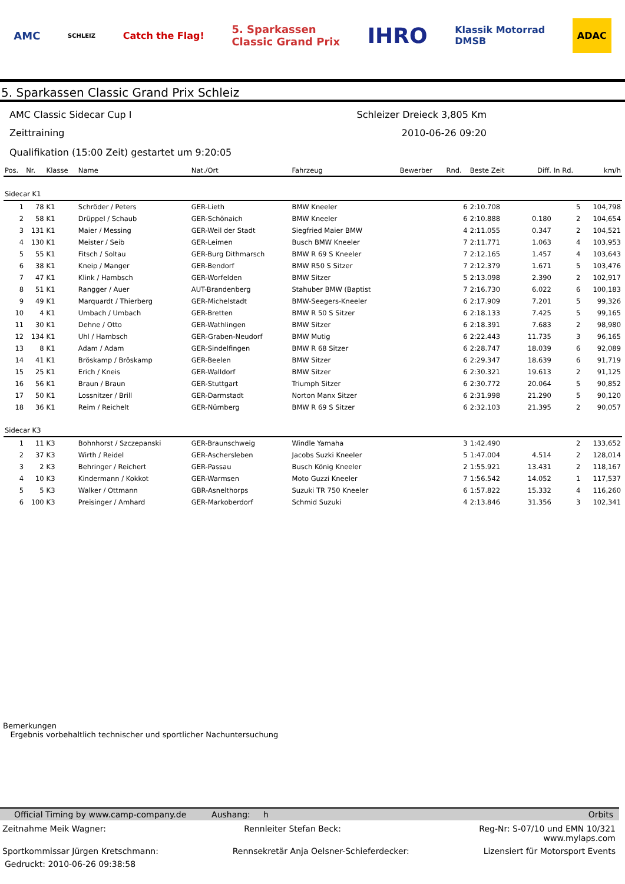AMC SCHLEIZ Catch the Flag! 5. Sparkassen
Classic Grand Prix IHRO Klassik Motorrad
DMSB ADAC
5. Sparkassen Classic Grand Prix Schleiz
AMC Classic Sidecar Cup I Schleizer Dreieck 3,805 Km
Zeittraining 2010-06-26 09:20
Qualifikation (15:00 Zeit) gestartet um 9:20:05
| Pos. | Nr. | Klasse | Name | Nat./Ort | Fahrzeug | Bewerber | Rnd. | Beste Zeit | Diff. | In Rd. | km/h |
| --- | --- | --- | --- | --- | --- | --- | --- | --- | --- | --- | --- |
| Sidecar K1 | | | | | | | | | | | |
| 1 | 78 | K1 | Schröder / Peters | GER-Lieth | BMW Kneeler | | 6 | 2:10.708 | | 5 | 104,798 |
| 2 | 58 | K1 | Drüppel / Schaub | GER-Schönaich | BMW Kneeler | | 6 | 2:10.888 | 0.180 | 2 | 104,654 |
| 3 | 131 | K1 | Maier / Messing | GER-Weil der Stadt | Siegfried Maier BMW | | 4 | 2:11.055 | 0.347 | 2 | 104,521 |
| 4 | 130 | K1 | Meister / Seib | GER-Leimen | Busch BMW Kneeler | | 7 | 2:11.771 | 1.063 | 4 | 103,953 |
| 5 | 55 | K1 | Fitsch / Soltau | GER-Burg Dithmarsch | BMW R 69 S Kneeler | | 7 | 2:12.165 | 1.457 | 4 | 103,643 |
| 6 | 38 | K1 | Kneip / Manger | GER-Bendorf | BMW R50 S Sitzer | | 7 | 2:12.379 | 1.671 | 5 | 103,476 |
| 7 | 47 | K1 | Klink / Hambsch | GER-Worfelden | BMW Sitzer | | 5 | 2:13.098 | 2.390 | 2 | 102,917 |
| 8 | 51 | K1 | Rangger / Auer | AUT-Brandenberg | Stahuber BMW (Baptist | | 7 | 2:16.730 | 6.022 | 6 | 100,183 |
| 9 | 49 | K1 | Marquardt / Thierberg | GER-Michelstadt | BMW-Seegers-Kneeler | | 6 | 2:17.909 | 7.201 | 5 | 99,326 |
| 10 | 4 | K1 | Umbach / Umbach | GER-Bretten | BMW R 50 S Sitzer | | 6 | 2:18.133 | 7.425 | 5 | 99,165 |
| 11 | 30 | K1 | Dehne / Otto | GER-Wathlingen | BMW Sitzer | | 6 | 2:18.391 | 7.683 | 2 | 98,980 |
| 12 | 134 | K1 | Uhl / Hambsch | GER-Graben-Neudorf | BMW Mutig | | 6 | 2:22.443 | 11.735 | 3 | 96,165 |
| 13 | 8 | K1 | Adam / Adam | GER-Sindelfingen | BMW R 68 Sitzer | | 6 | 2:28.747 | 18.039 | 6 | 92,089 |
| 14 | 41 | K1 | Bröskamp / Bröskamp | GER-Beelen | BMW Sitzer | | 6 | 2:29.347 | 18.639 | 6 | 91,719 |
| 15 | 25 | K1 | Erich / Kneis | GER-Walldorf | BMW Sitzer | | 6 | 2:30.321 | 19.613 | 2 | 91,125 |
| 16 | 56 | K1 | Braun / Braun | GER-Stuttgart | Triumph Sitzer | | 6 | 2:30.772 | 20.064 | 5 | 90,852 |
| 17 | 50 | K1 | Lossnitzer / Brill | GER-Darmstadt | Norton Manx Sitzer | | 6 | 2:31.998 | 21.290 | 5 | 90,120 |
| 18 | 36 | K1 | Reim / Reichelt | GER-Nürnberg | BMW R 69 S Sitzer | | 6 | 2:32.103 | 21.395 | 2 | 90,057 |
| Sidecar K3 | | | | | | | | | | | |
| 1 | 11 | K3 | Bohnhorst / Szczepanski | GER-Braunschweig | Windle Yamaha | | 3 | 1:42.490 | | 2 | 133,652 |
| 2 | 37 | K3 | Wirth / Reidel | GER-Aschersleben | Jacobs Suzki Kneeler | | 5 | 1:47.004 | 4.514 | 2 | 128,014 |
| 3 | 2 | K3 | Behringer / Reichert | GER-Passau | Busch König Kneeler | | 2 | 1:55.921 | 13.431 | 2 | 118,167 |
| 4 | 10 | K3 | Kindermann / Kokkot | GER-Warmsen | Moto Guzzi Kneeler | | 7 | 1:56.542 | 14.052 | 1 | 117,537 |
| 5 | 5 | K3 | Walker / Ottmann | GBR-Asnelthorps | Suzuki TR 750 Kneeler | | 6 | 1:57.822 | 15.332 | 4 | 116,260 |
| 6 | 100 | K3 | Preisinger / Amhard | GER-Markoberdorf | Schmid Suzuki | | 4 | 2:13.846 | 31.356 | 3 | 102,341 |
Bemerkungen
Ergebnis vorbehaltlich technischer und sportlicher Nachuntersuchung
Official Timing by www.camp-company.de Aushang: h Orbits
Zeitnahme Meik Wagner: Rennleiter Stefan Beck: Reg-Nr: S-07/10 und EMN 10/321
www.mylaps.com
Sportkommissar Jürgen Kretschmann: Rennsekretär Anja Oelsner-Schieferdecker: Lizensiert für Motorsport Events
Gedruckt: 2010-06-26 09:38:58